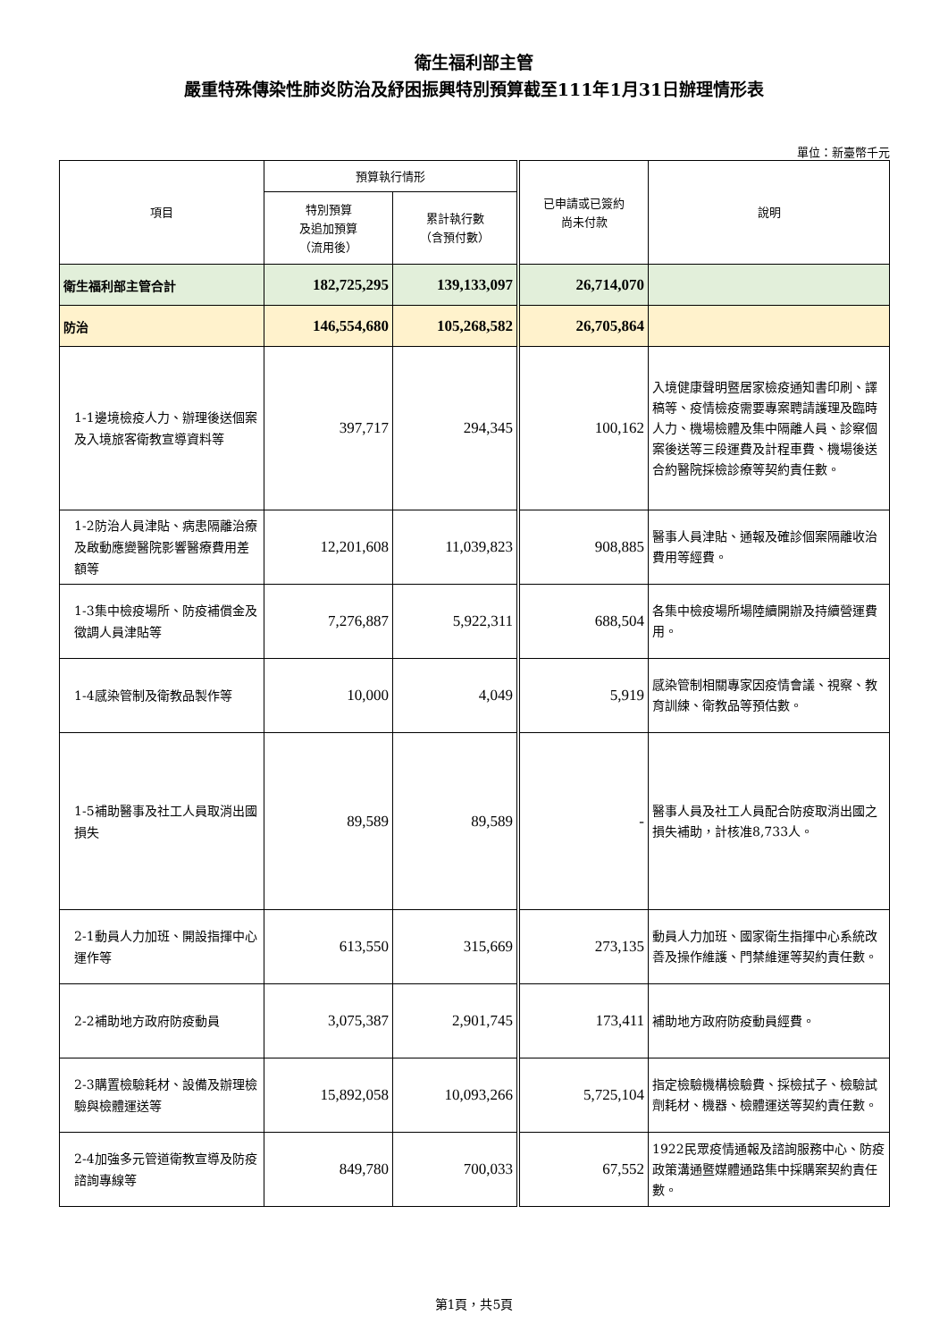衛生福利部主管
嚴重特殊傳染性肺炎防治及紓困振興特別預算截至111年1月31日辦理情形表
單位：新臺幣千元
| 項目 | 預算執行情形 | | 已申請或已簽約 尚未付款 | 說明 |
| --- | --- | --- | --- | --- |
| | 特別預算 及追加預算 （流用後） | 累計執行數 （含預付數） | | |
| 衛生福利部主管合計 | 182,725,295 | 139,133,097 | 26,714,070 | |
| 防治 | 146,554,680 | 105,268,582 | 26,705,864 | |
| 1-1邊境檢疫人力、辦理後送個案及入境旅客衛教宣導資料等 | 397,717 | 294,345 | 100,162 | 入境健康聲明暨居家檢疫通知書印刷、譯稿等、疫情檢疫需要專案聘請護理及臨時人力、機場檢體及集中隔離人員、診察個案後送等三段運費及計程車費、機場後送合約醫院採檢診療等契約責任數。 |
| 1-2防治人員津貼、病患隔離治療及啟動應變醫院影響醫療費用差額等 | 12,201,608 | 11,039,823 | 908,885 | 醫事人員津貼、通報及確診個案隔離收治費用等經費。 |
| 1-3集中檢疫場所、防疫補償金及徵調人員津貼等 | 7,276,887 | 5,922,311 | 688,504 | 各集中檢疫場所場陸續開辦及持續營運費用。 |
| 1-4感染管制及衛教品製作等 | 10,000 | 4,049 | 5,919 | 感染管制相關專家因疫情會議、視察、教育訓練、衛教品等預估數。 |
| 1-5補助醫事及社工人員取消出國損失 | 89,589 | 89,589 | - | 醫事人員及社工人員配合防疫取消出國之損失補助，計核准8,733人。 |
| 2-1動員人力加班、開設指揮中心運作等 | 613,550 | 315,669 | 273,135 | 動員人力加班、國家衛生指揮中心系統改善及操作維護、門禁維運等契約責任數。 |
| 2-2補助地方政府防疫動員 | 3,075,387 | 2,901,745 | 173,411 | 補助地方政府防疫動員經費。 |
| 2-3購置檢驗耗材、設備及辦理檢驗與檢體運送等 | 15,892,058 | 10,093,266 | 5,725,104 | 指定檢驗機構檢驗費、採檢拭子、檢驗試劑耗材、機器、檢體運送等契約責任數。 |
| 2-4加強多元管道衛教宣導及防疫諮詢專線等 | 849,780 | 700,033 | 67,552 | 1922民眾疫情通報及諮詢服務中心、防疫政策溝通暨媒體通路集中採購案契約責任數。 |
第1頁，共5頁